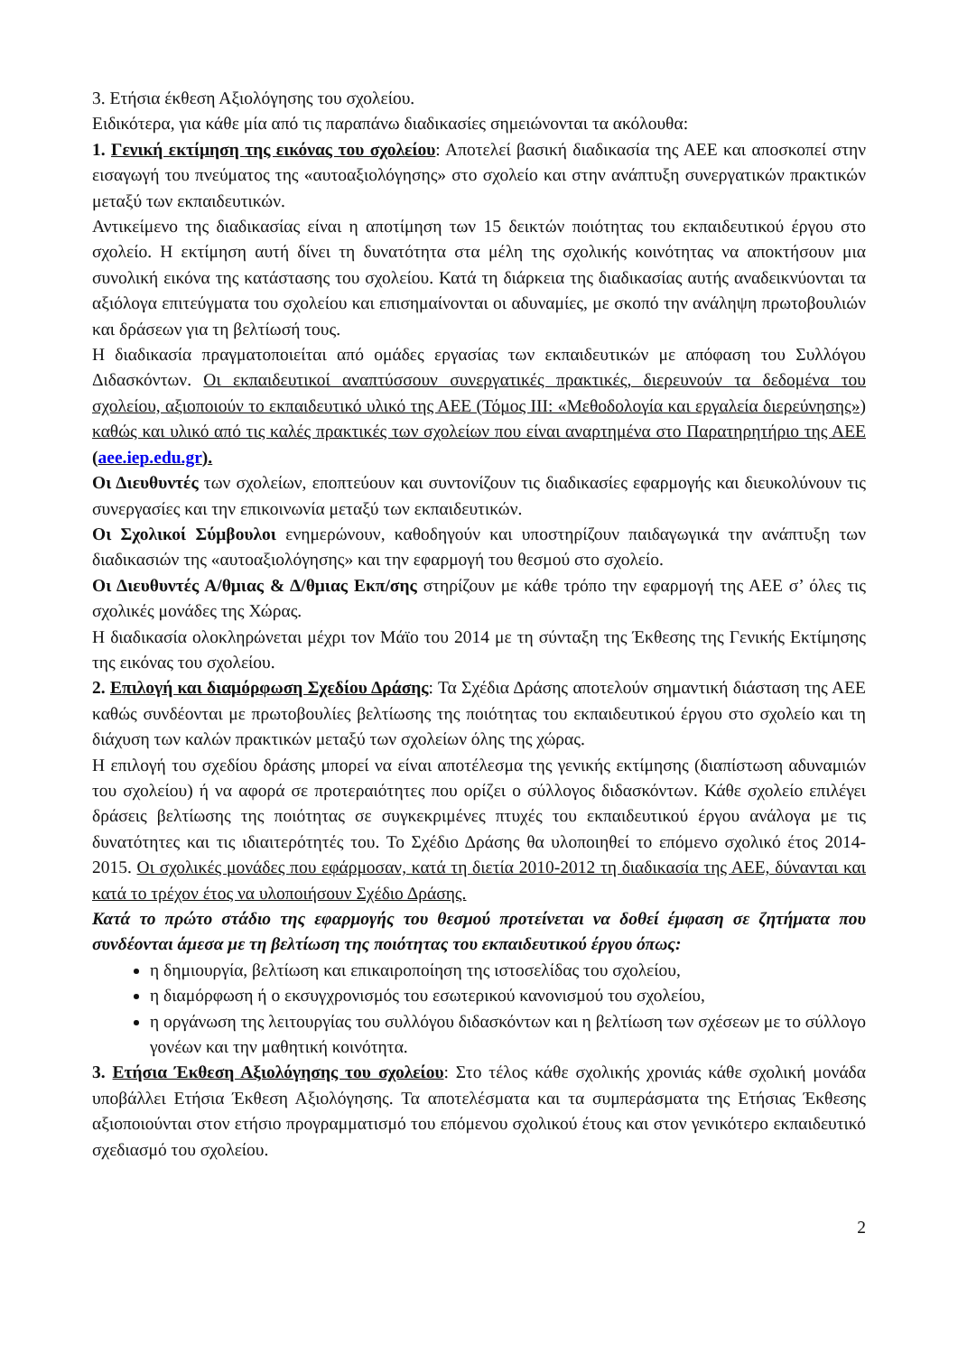3. Ετήσια έκθεση Αξιολόγησης του σχολείου.
Ειδικότερα, για κάθε μία από τις παραπάνω διαδικασίες σημειώνονται τα ακόλουθα:
1. Γενική εκτίμηση της εικόνας του σχολείου: Αποτελεί βασική διαδικασία της ΑΕΕ και αποσκοπεί στην εισαγωγή του πνεύματος της «αυτοαξιολόγησης» στο σχολείο και στην ανάπτυξη συνεργατικών πρακτικών μεταξύ των εκπαιδευτικών.
Αντικείμενο της διαδικασίας είναι η αποτίμηση των 15 δεικτών ποιότητας του εκπαιδευτικού έργου στο σχολείο. Η εκτίμηση αυτή δίνει τη δυνατότητα στα μέλη της σχολικής κοινότητας να αποκτήσουν μια συνολική εικόνα της κατάστασης του σχολείου. Κατά τη διάρκεια της διαδικασίας αυτής αναδεικνύονται τα αξιόλογα επιτεύγματα του σχολείου και επισημαίνονται οι αδυναμίες, με σκοπό την ανάληψη πρωτοβουλιών και δράσεων για τη βελτίωσή τους.
Η διαδικασία πραγματοποιείται από ομάδες εργασίας των εκπαιδευτικών με απόφαση του Συλλόγου Διδασκόντων. Οι εκπαιδευτικοί αναπτύσσουν συνεργατικές πρακτικές, διερευνούν τα δεδομένα του σχολείου, αξιοποιούν το εκπαιδευτικό υλικό της ΑΕΕ (Τόμος ΙΙΙ: «Μεθοδολογία και εργαλεία διερεύνησης») καθώς και υλικό από τις καλές πρακτικές των σχολείων που είναι αναρτημένα στο Παρατηρητήριο της ΑΕΕ (aee.iep.edu.gr).
Οι Διευθυντές των σχολείων, εποπτεύουν και συντονίζουν τις διαδικασίες εφαρμογής και διευκολύνουν τις συνεργασίες και την επικοινωνία μεταξύ των εκπαιδευτικών.
Οι Σχολικοί Σύμβουλοι ενημερώνουν, καθοδηγούν και υποστηρίζουν παιδαγωγικά την ανάπτυξη των διαδικασιών της «αυτοαξιολόγησης» και την εφαρμογή του θεσμού στο σχολείο.
Οι Διευθυντές Α/θμιας & Δ/θμιας Εκπ/σης στηρίζουν με κάθε τρόπο την εφαρμογή της ΑΕΕ σ’ όλες τις σχολικές μονάδες της Χώρας.
Η διαδικασία ολοκληρώνεται μέχρι τον Μάϊο του 2014 με τη σύνταξη της Έκθεσης της Γενικής Εκτίμησης της εικόνας του σχολείου.
2. Επιλογή και διαμόρφωση Σχεδίου Δράσης: Τα Σχέδια Δράσης αποτελούν σημαντική διάσταση της ΑΕΕ καθώς συνδέονται με πρωτοβουλίες βελτίωσης της ποιότητας του εκπαιδευτικού έργου στο σχολείο και τη διάχυση των καλών πρακτικών μεταξύ των σχολείων όλης της χώρας.
Η επιλογή του σχεδίου δράσης μπορεί να είναι αποτέλεσμα της γενικής εκτίμησης (διαπίστωση αδυναμιών του σχολείου) ή να αφορά σε προτεραιότητες που ορίζει ο σύλλογος διδασκόντων. Κάθε σχολείο επιλέγει δράσεις βελτίωσης της ποιότητας σε συγκεκριμένες πτυχές του εκπαιδευτικού έργου ανάλογα με τις δυνατότητες και τις ιδιαιτερότητές του. Το Σχέδιο Δράσης θα υλοποιηθεί το επόμενο σχολικό έτος 2014-2015. Οι σχολικές μονάδες που εφάρμοσαν, κατά τη διετία 2010-2012 τη διαδικασία της ΑΕΕ, δύνανται και κατά το τρέχον έτος να υλοποιήσουν Σχέδιο Δράσης.
Κατά το πρώτο στάδιο της εφαρμογής του θεσμού προτείνεται να δοθεί έμφαση σε ζητήματα που συνδέονται άμεσα με τη βελτίωση της ποιότητας του εκπαιδευτικού έργου όπως:
η δημιουργία, βελτίωση και επικαιροποίηση της ιστοσελίδας του σχολείου,
η διαμόρφωση ή ο εκσυγχρονισμός του εσωτερικού κανονισμού του σχολείου,
η οργάνωση της λειτουργίας του συλλόγου διδασκόντων και η βελτίωση των σχέσεων με το σύλλογο γονέων και την μαθητική κοινότητα.
3. Ετήσια Έκθεση Αξιολόγησης του σχολείου: Στο τέλος κάθε σχολικής χρονιάς κάθε σχολική μονάδα υποβάλλει Ετήσια Έκθεση Αξιολόγησης. Τα αποτελέσματα και τα συμπεράσματα της Ετήσιας Έκθεσης αξιοποιούνται στον ετήσιο προγραμματισμό του επόμενου σχολικού έτους και στον γενικότερο εκπαιδευτικό σχεδιασμό του σχολείου.
2